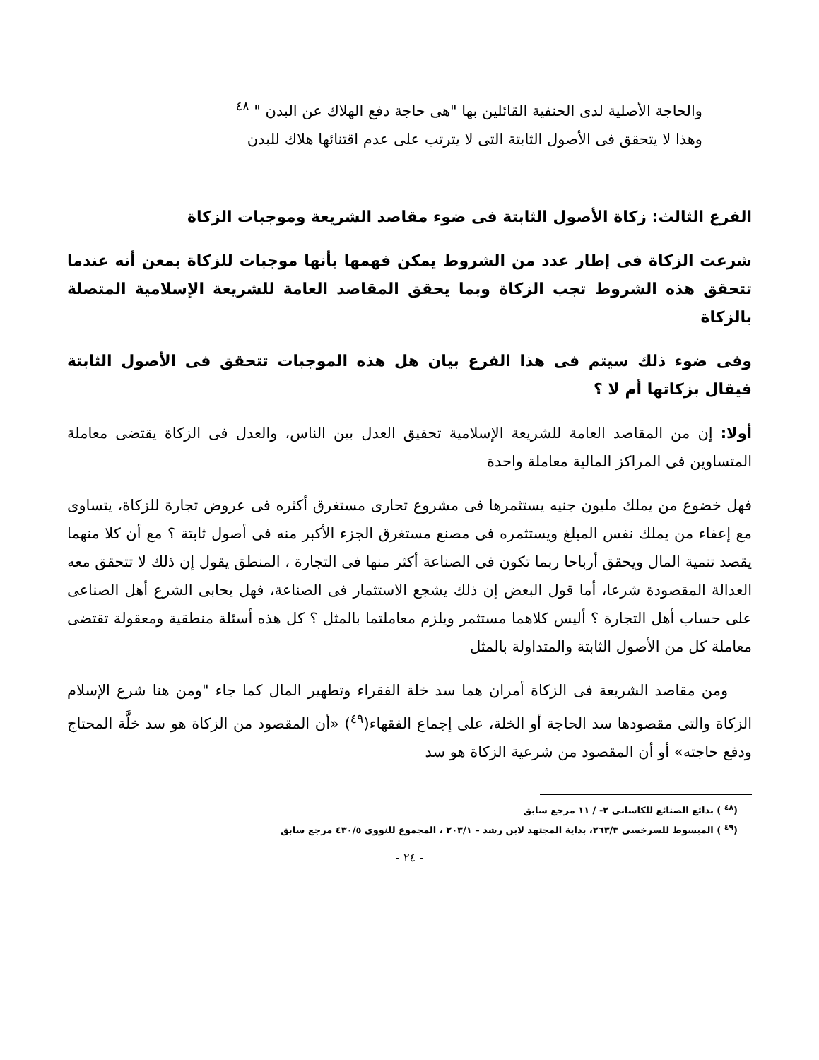والحاجة الأصلية لدى الحنفية القائلين بها "هى حاجة دفع الهلاك عن البدن " <sup>٤٨</sup>
وهذا لا يتحقق فى الأصول الثابتة التى لا يترتب على عدم اقتنائها هلاك للبدن
الفرع الثالث: زكاة الأصول الثابتة فى ضوء مقاصد الشريعة وموجبات الزكاة
شرعت الزكاة فى إطار عدد من الشروط يمكن فهمها بأنها موجبات للزكاة بمعن أنه عندما تتحقق هذه الشروط تجب الزكاة وبما يحقق المقاصد العامة للشريعة الإسلامية المتصلة بالزكاة
وفى ضوء ذلك سيتم فى هذا الفرع بيان هل هذه الموجبات تتحقق فى الأصول الثابتة فيقال بزكاتها أم لا ؟
أولا: إن من المقاصد العامة للشريعة الإسلامية تحقيق العدل بين الناس، والعدل فى الزكاة يقتضى معاملة المتساوين فى المراكز المالية معاملة واحدة
فهل خضوع من يملك مليون جنيه يستثمرها فى مشروع تحارى مستغرق أكثره فى عروض تجارة للزكاة، يتساوى مع إعفاء من يملك نفس المبلغ ويستثمره فى مصنع مستغرق الجزء الأكبر منه فى أصول ثابتة ؟ مع أن كلا منهما يقصد تنمية المال ويحقق أرباحا ربما تكون فى الصناعة أكثر منها فى التجارة ، المنطق يقول إن ذلك لا تتحقق معه العدالة المقصودة شرعا، أما قول البعض إن ذلك يشجع الاستثمار فى الصناعة، فهل يحابى الشرع أهل الصناعى على حساب أهل التجارة ؟ أليس كلاهما مستثمر ويلزم معاملتما بالمثل ؟ كل هذه أسئلة منطقية ومعقولة تقتضى معاملة كل من الأصول الثابتة والمتداولة بالمثل
ومن مقاصد الشريعة فى الزكاة أمران هما سد خلة الفقراء وتطهير المال كما جاء "ومن هنا شرع الإسلام الزكاة والتى مقصودها سد الحاجة أو الخلة، على إجماع الفقهاء(<sup>٤٩</sup>) «أن المقصود من الزكاة هو سد خلَّة المحتاج ودفع حاجته» أو أن المقصود من شرعية الزكاة هو سد
(<sup>٤٨</sup> ) بدائع الصنائع للكاسانى ٢- / ١١ مرجع سابق
(<sup>٤٩</sup> ) المبسوط للسرخسى ٢٦٣/٣، بداية المجتهد لابن رشد – ٢٠٣/١ ، المجموع للنووى ٤٣٠/٥ مرجع سابق
- ٢٤ -